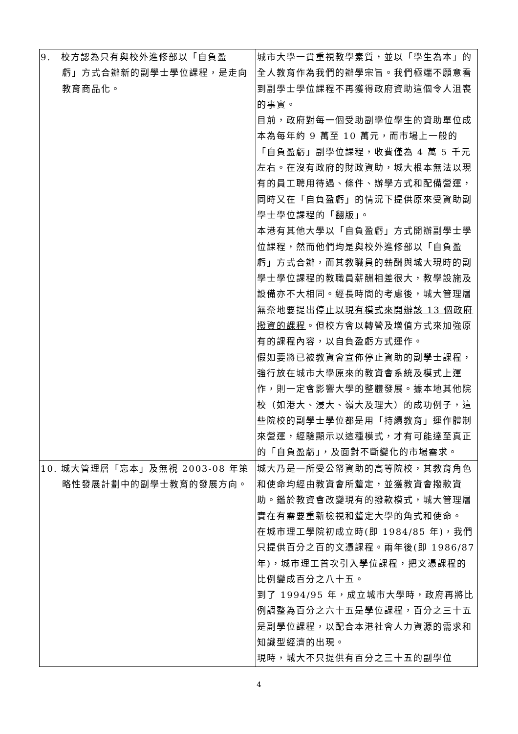| 9. 校方認為只有與校外進修部以「自負盈 虧」方式合辦新的副學士學位課程，是走向教育商品化。 | 城市大學一貫重視教學素質，並以「學生為本」的全人教育作為我們的辦學宗旨。我們極端不願意看到副學士學位課程不再獲得政府資助這個令人沮喪的事實。 目前，政府對每一個受助副學位學生的資助單位成本為每年約 9 萬至 10 萬元，而市場上一般的「自負盈虧」副學位課程，收費僅為 4 萬 5 千元左右。在沒有政府的財政資助，城大根本無法以現有的員工聘用待遇、條件、辦學方式和配備營運，同時又在「自負盈虧」的情況下提供原來受資助副學士學位課程的「翻版」。 本港有其他大學以「自負盈虧」方式開辦副學士學位課程，然而他們均是與校外進修部以「自負盈虧」方式合辦，而其教職員的薪酬與城大現時的副學士學位課程的教職員薪酬相差很大，教學設施及設備亦不大相同。經長時間的考慮後，城大管理層無奈地要提出 停止以現有模式來開辦該 13 個政府撥資的課程 。但校方會以轉營及增值方式來加強原有的課程內容，以自負盈虧方式運作。 假如要將已被教資會宣佈停止資助的副學士課程，強行放在城市大學原來的教資會系統及模式上運作，則一定會影響大學的整體發展。據本地其他院校（如港大、浸大、嶺大及理大）的成功例子，這些院校的副學士學位都是用「持續教育」運作體制來營運，經驗顯示以這種模式，才有可能達至真正的「自負盈虧」，及面對不斷變化的市場需求。 |
| 10. 城大管理層「忘本」及無視 2003-08 年策 略性發展計劃中的副學士教育的發展方向。 | 城大乃是一所受公帑資助的高等院校，其教育角色和使命均經由教資會所釐定，並獲教資會撥款資助。鑑於教資會改變現有的撥款模式，城大管理層實在有需要重新檢視和釐定大學的角式和使命。 在城市理工學院初成立時(即 1984/85 年)，我們只提供百分之百的文憑課程。兩年後(即 1986/87 年)，城市理工首次引入學位課程，把文憑課程的比例變成百分之八十五。 到了 1994/95 年，成立城市大學時，政府再將比例調整為百分之六十五是學位課程，百分之三十五是副學位課程，以配合本港社會人力資源的需求和知識型經濟的出現。 現時，城大不只提供有百分之三十五的副學位 |
4